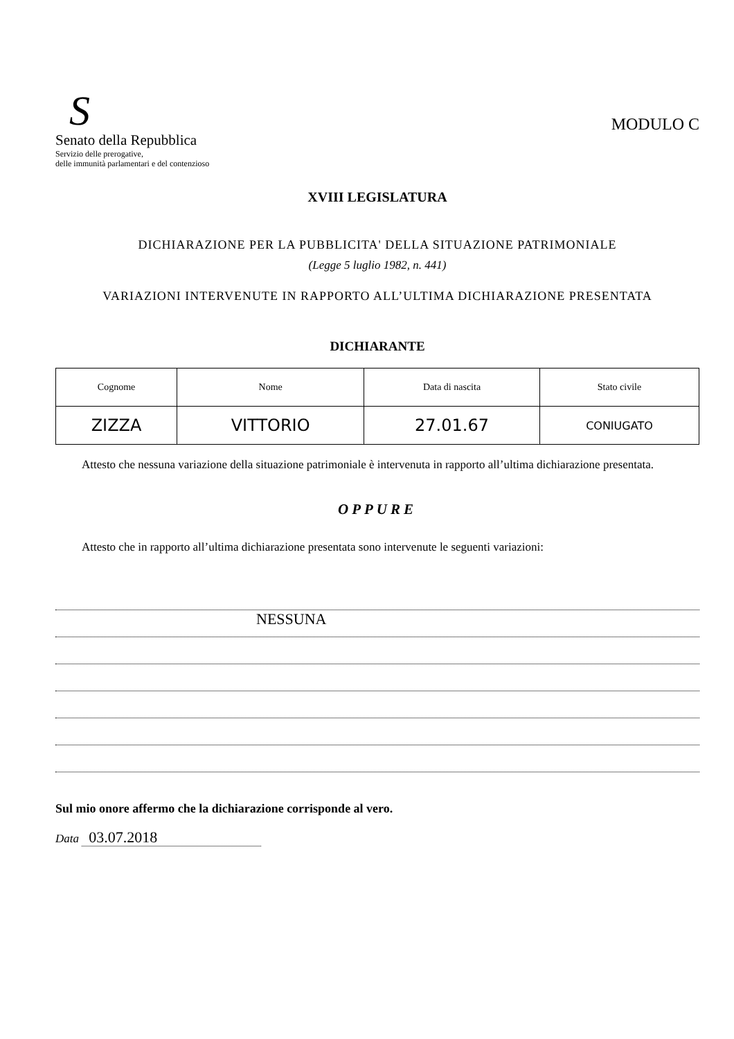S
Senato della Repubblica
Servizio delle prerogative,
delle immunità parlamentari e del contenzioso
MODULO C
XVIII LEGISLATURA
DICHIARAZIONE PER LA PUBBLICITA' DELLA SITUAZIONE PATRIMONIALE
(Legge 5 luglio 1982, n. 441)
VARIAZIONI INTERVENUTE IN RAPPORTO ALL’ULTIMA DICHIARAZIONE PRESENTATA
DICHIARANTE
| Cognome | Nome | Data di nascita | Stato civile |
| --- | --- | --- | --- |
| ZIZZA | VITTORIO | 27.01.67 | CONIUGATO |
Attesto che nessuna variazione della situazione patrimoniale è intervenuta in rapporto all’ultima dichiarazione presentata.
OPPURE
Attesto che in rapporto all’ultima dichiarazione presentata sono intervenute le seguenti variazioni:
NESSUNA
Sul mio onore affermo che la dichiarazione corrisponde al vero.
Data 03.07.2018